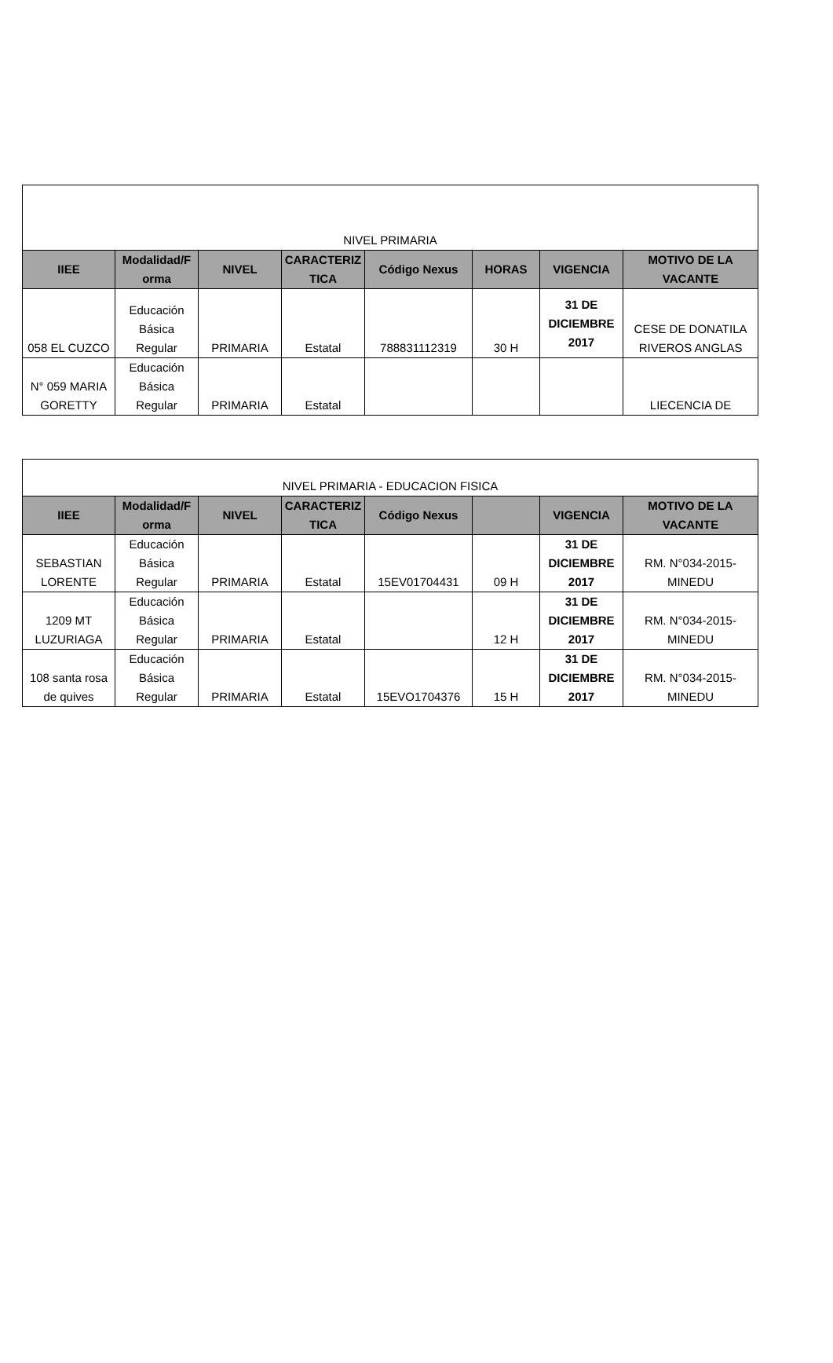| NIVEL PRIMARIA | | | | | | | |
| --- | --- | --- | --- | --- | --- | --- | --- |
| IIEE | Modalidad/F orma | NIVEL | CARACTERIZ TICA | Código Nexus | HORAS | VIGENCIA | MOTIVO DE LA VACANTE |
| 058 EL CUZCO | Educación Básica Regular | PRIMARIA | Estatal | 788831112319 | 30 H | 31 DE DICIEMBRE 2017 | CESE DE DONATILA RIVEROS ANGLAS |
| N° 059 MARIA GORETTY | Educación Básica Regular | PRIMARIA | Estatal | | | | LIECENCIA DE |
| NIVEL PRIMARIA - EDUCACION FISICA | | | | | | | |
| --- | --- | --- | --- | --- | --- | --- | --- |
| IIEE | Modalidad/F orma | NIVEL | CARACTERIZ TICA | Código Nexus | | VIGENCIA | MOTIVO DE LA VACANTE |
| SEBASTIAN LORENTE | Educación Básica Regular | PRIMARIA | Estatal | 15EV01704431 | 09 H | 31 DE DICIEMBRE 2017 | RM. N°034-2015-MINEDU |
| 1209 MT LUZURIAGA | Educación Básica Regular | PRIMARIA | Estatal | | 12 H | 31 DE DICIEMBRE 2017 | RM. N°034-2015-MINEDU |
| 108 santa rosa de quives | Educación Básica Regular | PRIMARIA | Estatal | 15EVO1704376 | 15 H | 31 DE DICIEMBRE 2017 | RM. N°034-2015-MINEDU |